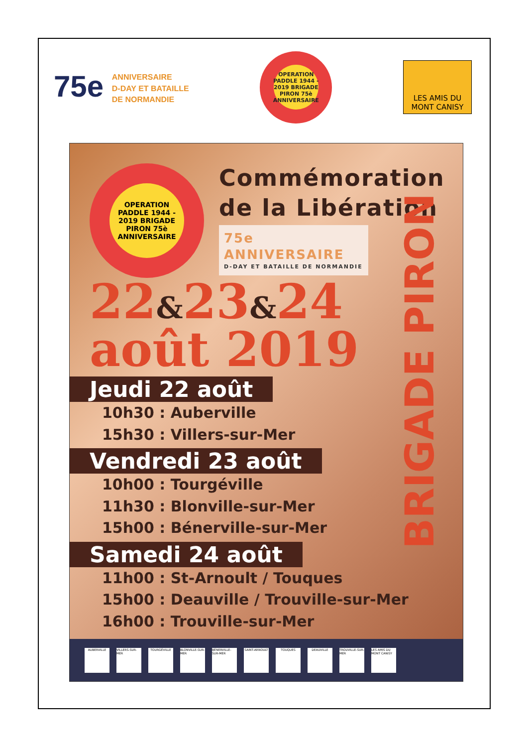75e ANNIVERSAIRE
D-DAY ET BATAILLE
DE NORMANDIE
OPERATION PADDLE 1944 - 2019 BRIGADE PIRON 75è ANNIVERSAIRE
LES AMIS DU MONT CANISY
BRIGADE PIRON
OPERATION PADDLE 1944 - 2019 BRIGADE PIRON 75è ANNIVERSAIRE
Commémoration
de la Libération
75e ANNIVERSAIRE
D-DAY ET BATAILLE DE NORMANDIE
22&23&24
août 2019
Jeudi 22 août
10h30 : Auberville
15h30 : Villers-sur-Mer
Vendredi 23 août
10h00 : Tourgéville
11h30 : Blonville-sur-Mer
15h00 : Bénerville-sur-Mer
Samedi 24 août
11h00 : St-Arnoult / Touques
15h00 : Deauville / Trouville-sur-Mer
16h00 : Trouville-sur-Mer
AUBERVILLE VILLERS-SUR-MER TOURGÉVILLE BLONVILLE-SUR-MER BÉNERVILLE-SUR-MER SAINT-ARNOULT TOUQUES DEAUVILLE TROUVILLE-SUR-MER LES AMIS DU MONT CANISY